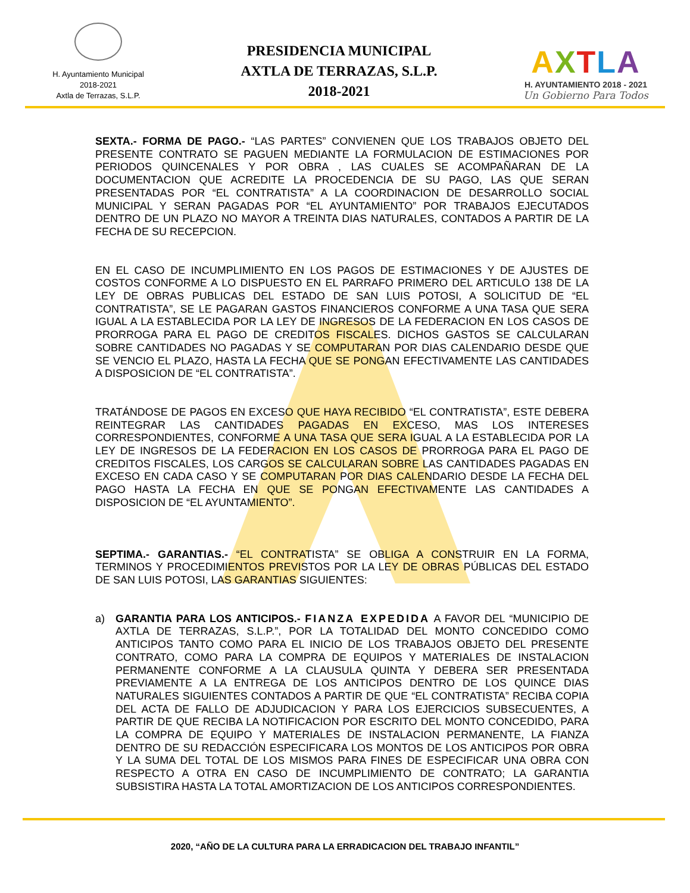H. Ayuntamiento Municipal
2018-2021
Axtla de Terrazas, S.L.P.
PRESIDENCIA MUNICIPAL
AXTLA DE TERRAZAS, S.L.P.
2018-2021
AXTLA
H. AYUNTAMIENTO 2018 - 2021
Un Gobierno Para Todos
SEXTA.- FORMA DE PAGO.- “LAS PARTES” CONVIENEN QUE LOS TRABAJOS OBJETO DEL PRESENTE CONTRATO SE PAGUEN MEDIANTE LA FORMULACION DE ESTIMACIONES POR PERIODOS QUINCENALES Y POR OBRA , LAS CUALES SE ACOMPAÑARAN DE LA DOCUMENTACION QUE ACREDITE LA PROCEDENCIA DE SU PAGO, LAS QUE SERAN PRESENTADAS POR “EL CONTRATISTA” A LA COORDINACION DE DESARROLLO SOCIAL MUNICIPAL Y SERAN PAGADAS POR “EL AYUNTAMIENTO” POR TRABAJOS EJECUTADOS DENTRO DE UN PLAZO NO MAYOR A TREINTA DIAS NATURALES, CONTADOS A PARTIR DE LA FECHA DE SU RECEPCION.
EN EL CASO DE INCUMPLIMIENTO EN LOS PAGOS DE ESTIMACIONES Y DE AJUSTES DE COSTOS CONFORME A LO DISPUESTO EN EL PARRAFO PRIMERO DEL ARTICULO 138 DE LA LEY DE OBRAS PUBLICAS DEL ESTADO DE SAN LUIS POTOSI, A SOLICITUD DE “EL CONTRATISTA”, SE LE PAGARAN GASTOS FINANCIEROS CONFORME A UNA TASA QUE SERA IGUAL A LA ESTABLECIDA POR LA LEY DE INGRESOS DE LA FEDERACION EN LOS CASOS DE PRORROGA PARA EL PAGO DE CREDITOS FISCALES. DICHOS GASTOS SE CALCULARAN SOBRE CANTIDADES NO PAGADAS Y SE COMPUTARAN POR DIAS CALENDARIO DESDE QUE SE VENCIO EL PLAZO, HASTA LA FECHA QUE SE PONGAN EFECTIVAMENTE LAS CANTIDADES A DISPOSICION DE “EL CONTRATISTA”.
TRATÁNDOSE DE PAGOS EN EXCESO QUE HAYA RECIBIDO “EL CONTRATISTA”, ESTE DEBERA REINTEGRAR LAS CANTIDADES PAGADAS EN EXCESO, MAS LOS INTERESES CORRESPONDIENTES, CONFORME A UNA TASA QUE SERA IGUAL A LA ESTABLECIDA POR LA LEY DE INGRESOS DE LA FEDERACION EN LOS CASOS DE PRORROGA PARA EL PAGO DE CREDITOS FISCALES, LOS CARGOS SE CALCULARAN SOBRE LAS CANTIDADES PAGADAS EN EXCESO EN CADA CASO Y SE COMPUTARAN POR DIAS CALENDARIO DESDE LA FECHA DEL PAGO HASTA LA FECHA EN QUE SE PONGAN EFECTIVAMENTE LAS CANTIDADES A DISPOSICION DE “EL AYUNTAMIENTO”.
SEPTIMA.- GARANTIAS.- “EL CONTRATISTA” SE OBLIGA A CONSTRUIR EN LA FORMA, TERMINOS Y PROCEDIMIENTOS PREVISTOS POR LA LEY DE OBRAS PÚBLICAS DEL ESTADO DE SAN LUIS POTOSI, LAS GARANTIAS SIGUIENTES:
a) GARANTIA PARA LOS ANTICIPOS.- FIANZA EXPEDIDA A FAVOR DEL “MUNICIPIO DE AXTLA DE TERRAZAS, S.L.P.”, POR LA TOTALIDAD DEL MONTO CONCEDIDO COMO ANTICIPOS TANTO COMO PARA EL INICIO DE LOS TRABAJOS OBJETO DEL PRESENTE CONTRATO, COMO PARA LA COMPRA DE EQUIPOS Y MATERIALES DE INSTALACION PERMANENTE CONFORME A LA CLAUSULA QUINTA Y DEBERA SER PRESENTADA PREVIAMENTE A LA ENTREGA DE LOS ANTICIPOS DENTRO DE LOS QUINCE DIAS NATURALES SIGUIENTES CONTADOS A PARTIR DE QUE “EL CONTRATISTA” RECIBA COPIA DEL ACTA DE FALLO DE ADJUDICACION Y PARA LOS EJERCICIOS SUBSECUENTES, A PARTIR DE QUE RECIBA LA NOTIFICACION POR ESCRITO DEL MONTO CONCEDIDO, PARA LA COMPRA DE EQUIPO Y MATERIALES DE INSTALACION PERMANENTE, LA FIANZA DENTRO DE SU REDACCIÓN ESPECIFICARA LOS MONTOS DE LOS ANTICIPOS POR OBRA Y LA SUMA DEL TOTAL DE LOS MISMOS PARA FINES DE ESPECIFICAR UNA OBRA CON RESPECTO A OTRA EN CASO DE INCUMPLIMIENTO DE CONTRATO; LA GARANTIA SUBSISTIRA HASTA LA TOTAL AMORTIZACION DE LOS ANTICIPOS CORRESPONDIENTES.
2020, “AÑO DE LA CULTURA PARA LA ERRADICACION DEL TRABAJO INFANTIL”